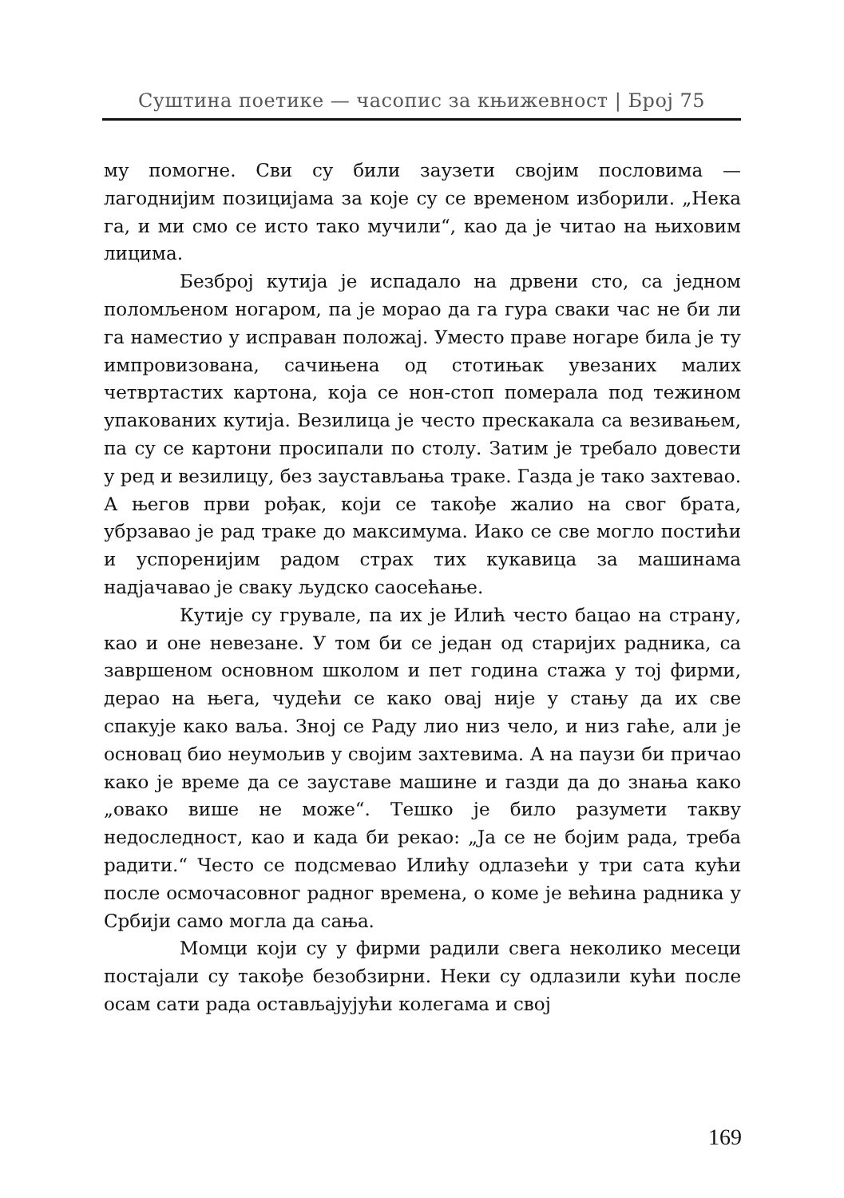Суштина поетике — часопис за књижевност | Број 75
му помогне. Сви су били заузети својим пословима — лагоднијим позицијама за које су се временом изборили. „Нека га, и ми смо се исто тако мучили“, као да је читао на њиховим лицима.
Безброј кутија је испадало на дрвени сто, са једном поломљеном ногаром, па је морао да га гура сваки час не би ли га наместио у исправан положај. Уместо праве ногаре била је ту импровизована, сачињена од стотињак увезаних малих четвртастих картона, која се нон-стоп померала под тежином упакованих кутија. Везилица је често прескакала са везивањем, па су се картони просипали по столу. Затим је требало довести у ред и везилицу, без заустављања траке. Газда је тако захтевао. А његов први рођак, који се такође жалио на свог брата, убрзавао је рад траке до максимума. Иако се све могло постићи и успоренијим радом страх тих кукавица за машинама надјачавао је сваку људско саосећање.
Кутије су грувале, па их је Илић често бацао на страну, као и оне невезане. У том би се један од старијих радника, са завршеном основном школом и пет година стажа у тој фирми, дерао на њега, чудећи се како овај није у стању да их све спакује како ваља. Зној се Раду лио низ чело, и низ гаће, али је основац био неумољив у својим захтевима. А на паузи би причао како је време да се зауставе машине и газди да до знања како „овако више не може“. Тешко је било разумети такву недоследност, као и када би рекао: „Ја се не бојим рада, треба радити.“ Често се подсмевао Илићу одлазећи у три сата кући после осмочасовног радног времена, о коме је већина радника у Србији само могла да сања.
Момци који су у фирми радили свега неколико месеци постајали су такође безобзирни. Неки су одлазили кући после осам сати рада остављајујући колегама и свој
169